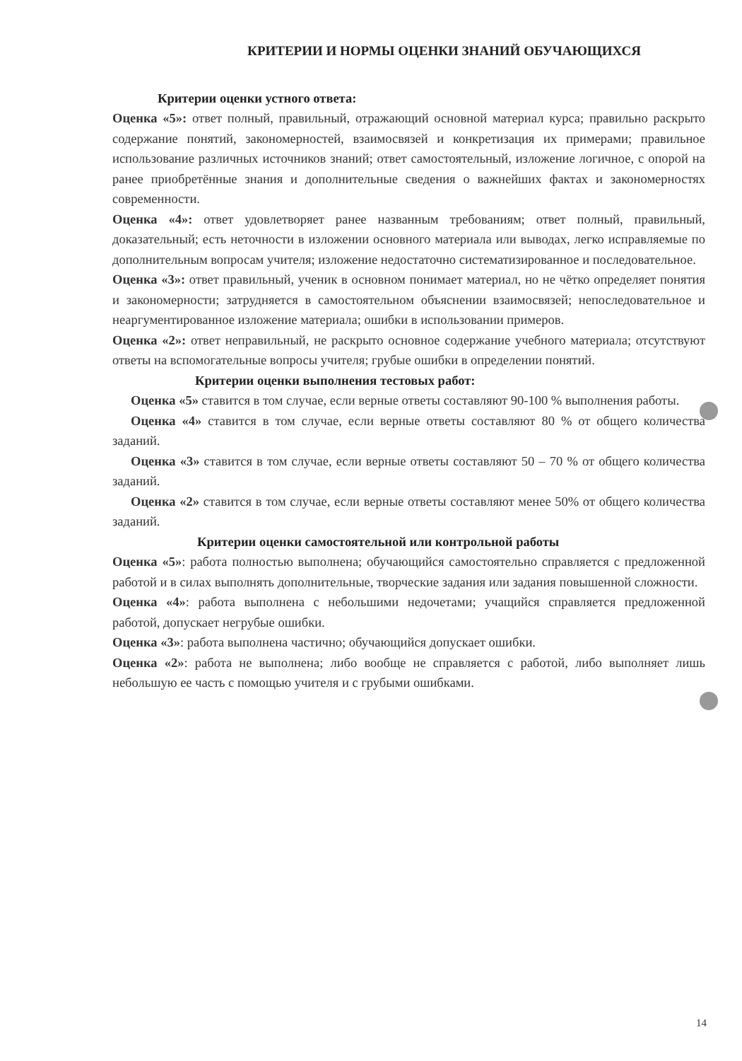КРИТЕРИИ И НОРМЫ ОЦЕНКИ ЗНАНИЙ ОБУЧАЮЩИХСЯ
Критерии оценки устного ответа:
Оценка «5»: ответ полный, правильный, отражающий основной материал курса; правильно раскрыто содержание понятий, закономерностей, взаимосвязей и конкретизация их примерами; правильное использование различных источников знаний; ответ самостоятельный, изложение логичное, с опорой на ранее приобретённые знания и дополнительные сведения о важнейших фактах и закономерностях современности.
Оценка «4»: ответ удовлетворяет ранее названным требованиям; ответ полный, правильный, доказательный; есть неточности в изложении основного материала или выводах, легко исправляемые по дополнительным вопросам учителя; изложение недостаточно систематизированное и последовательное.
Оценка «3»: ответ правильный, ученик в основном понимает материал, но не чётко определяет понятия и закономерности; затрудняется в самостоятельном объяснении взаимосвязей; непоследовательное и неаргументированное изложение материала; ошибки в использовании примеров.
Оценка «2»: ответ неправильный, не раскрыто основное содержание учебного материала; отсутствуют ответы на вспомогательные вопросы учителя; грубые ошибки в определении понятий.
Критерии оценки выполнения тестовых работ:
Оценка «5» ставится в том случае, если верные ответы составляют 90-100 % выполнения работы.
Оценка «4» ставится в том случае, если верные ответы составляют 80 % от общего количества заданий.
Оценка «3» ставится в том случае, если верные ответы составляют 50 – 70 % от общего количества заданий.
Оценка «2» ставится в том случае, если верные ответы составляют менее 50% от общего количества заданий.
Критерии оценки самостоятельной или контрольной работы
Оценка «5»: работа полностью выполнена; обучающийся самостоятельно справляется с предложенной работой и в силах выполнять дополнительные, творческие задания или задания повышенной сложности.
Оценка «4»: работа выполнена с небольшими недочетами; учащийся справляется предложенной работой, допускает негрубые ошибки.
Оценка «3»: работа выполнена частично; обучающийся допускает ошибки.
Оценка «2»: работа не выполнена; либо вообще не справляется с работой, либо выполняет лишь небольшую ее часть с помощью учителя и с грубыми ошибками.
14